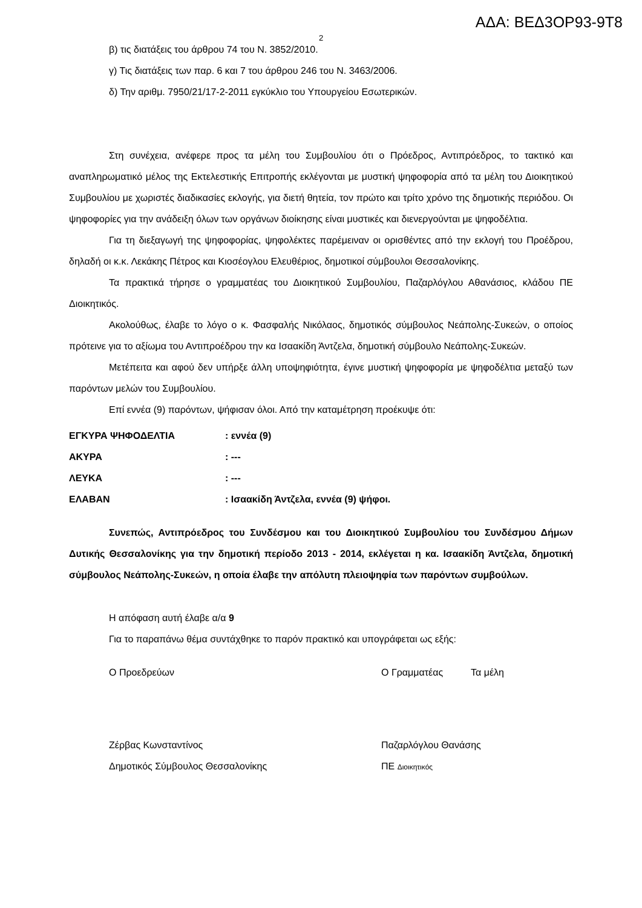ΑΔΑ: ΒΕΔ3ΟΡ93-9Τ8
2
β) τις διατάξεις του άρθρου 74 του Ν. 3852/2010.
γ) Τις διατάξεις των παρ. 6 και 7 του άρθρου 246 του Ν. 3463/2006.
δ) Την αριθμ. 7950/21/17-2-2011 εγκύκλιο του Υπουργείου Εσωτερικών.
Στη συνέχεια, ανέφερε προς τα μέλη του Συμβουλίου ότι ο Πρόεδρος, Αντιπρόεδρος, το τακτικό και αναπληρωματικό μέλος της Εκτελεστικής Επιτροπής εκλέγονται με μυστική ψηφοφορία από τα μέλη του Διοικητικού Συμβουλίου με χωριστές διαδικασίες εκλογής, για διετή θητεία, τον πρώτο και τρίτο χρόνο της δημοτικής περιόδου. Οι ψηφοφορίες για την ανάδειξη όλων των οργάνων διοίκησης είναι μυστικές και διενεργούνται με ψηφοδέλτια.
Για τη διεξαγωγή της ψηφοφορίας, ψηφολέκτες παρέμειναν οι ορισθέντες από την εκλογή του Προέδρου, δηλαδή οι κ.κ. Λεκάκης Πέτρος και Κιοσέογλου Ελευθέριος, δημοτικοί σύμβουλοι Θεσσαλονίκης.
Τα πρακτικά τήρησε ο γραμματέας του Διοικητικού Συμβουλίου, Παζαρλόγλου Αθανάσιος, κλάδου ΠΕ Διοικητικός.
Ακολούθως, έλαβε το λόγο ο κ. Φασφαλής Νικόλαος, δημοτικός σύμβουλος Νεάπολης-Συκεών, ο οποίος πρότεινε για το αξίωμα του Αντιπροέδρου την κα Ισαακίδη Άντζελα, δημοτική σύμβουλο Νεάπολης-Συκεών.
Μετέπειτα και αφού δεν υπήρξε άλλη υποψηφιότητα, έγινε μυστική ψηφοφορία με ψηφοδέλτια μεταξύ των παρόντων μελών του Συμβουλίου.
Επί εννέα (9) παρόντων, ψήφισαν όλοι. Από την καταμέτρηση προέκυψε ότι:
| ΕΓΚΥΡΑ ΨΗΦΟΔΕΛΤΙΑ | : εννέα (9) |
| ΑΚΥΡΑ | : --- |
| ΛΕΥΚΑ | : --- |
| ΕΛΑΒΑΝ | : Ισαακίδη Άντζελα, εννέα (9) ψήφοι. |
Συνεπώς, Αντιπρόεδρος του Συνδέσμου και του Διοικητικού Συμβουλίου του Συνδέσμου Δήμων Δυτικής Θεσσαλονίκης για την δημοτική περίοδο 2013 - 2014, εκλέγεται η κα. Ισαακίδη Άντζελα, δημοτική σύμβουλος Νεάπολης-Συκεών, η οποία έλαβε την απόλυτη πλειοψηφία των παρόντων συμβούλων.
Η απόφαση αυτή έλαβε α/α 9
Για το παραπάνω θέμα συντάχθηκε το παρόν πρακτικό και υπογράφεται ως εξής:
Ο Προεδρεύων Ο Γραμματέας Τα μέλη
Ζέρβας Κωνσταντίνος
Δημοτικός Σύμβουλος Θεσσαλονίκης Παζαρλόγλου Θανάσης
ΠΕ Διοικητικός